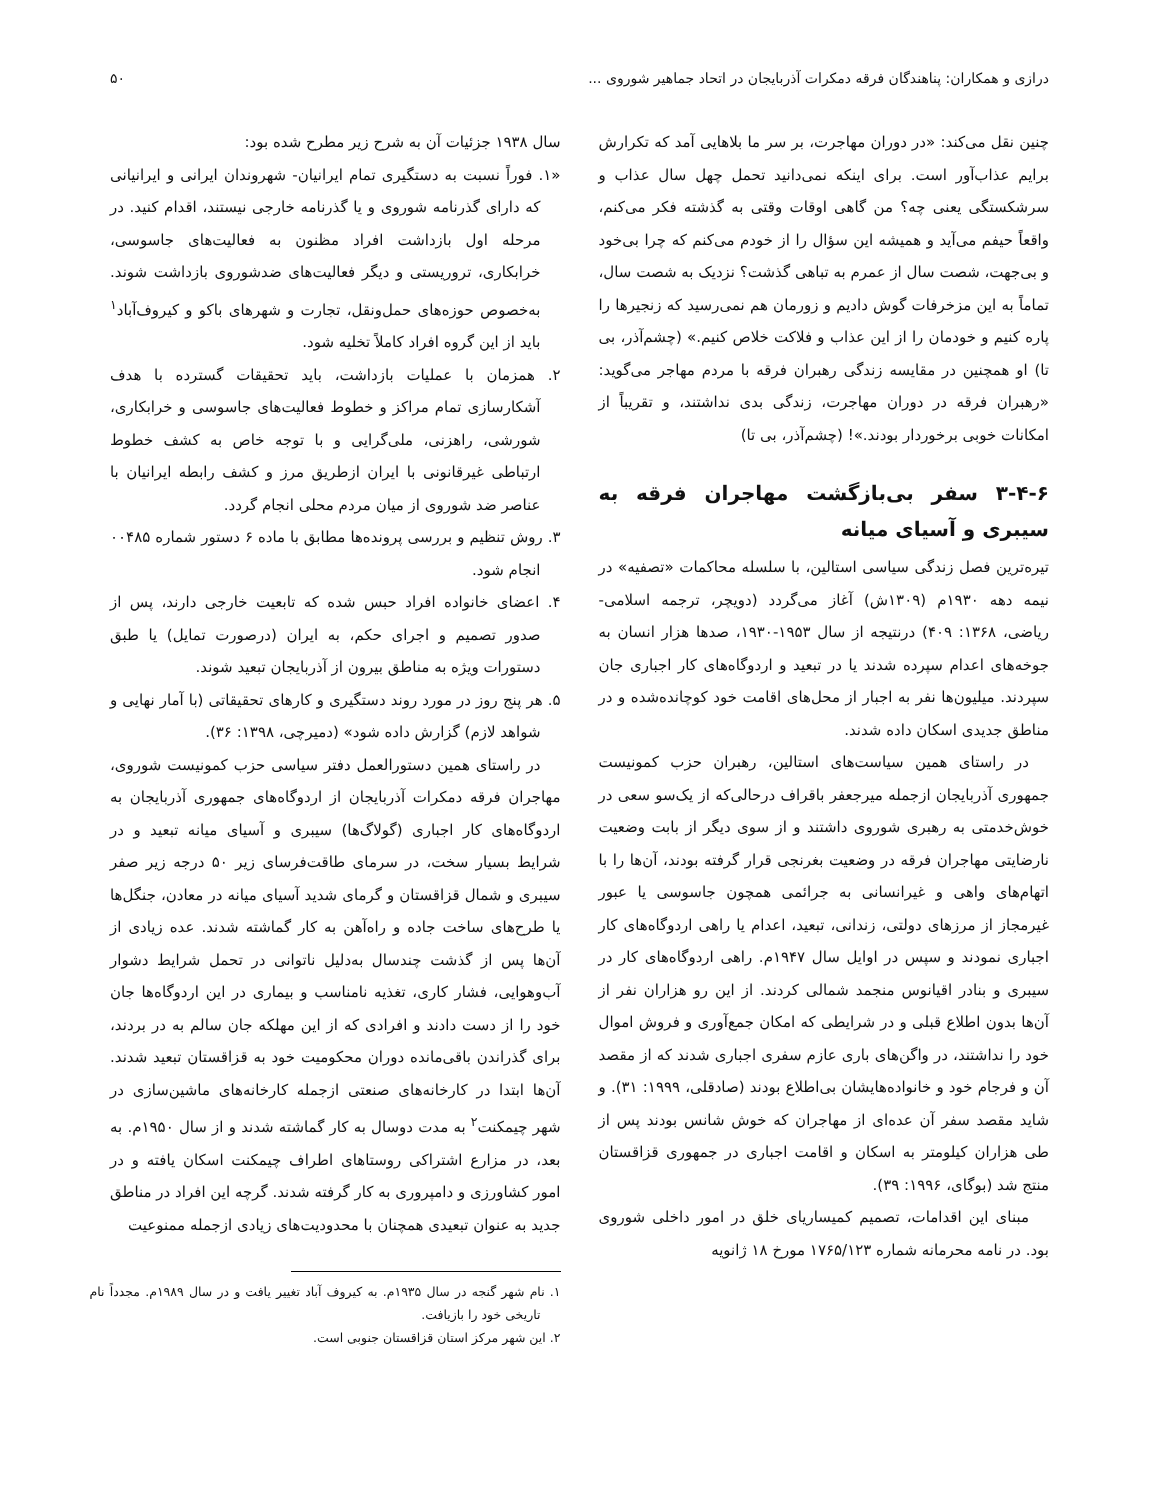درازی و همکاران: پناهندگان فرقه دمکرات آذربایجان در اتحاد جماهیر شوروی ... ۵۰
چنین نقل می‌کند: «در دوران مهاجرت، بر سر ما بلاهایی آمد که تکرارش برایم عذاب‌آور است. برای اینکه نمی‌دانید تحمل چهل سال عذاب و سرشکستگی یعنی چه؟ من گاهی اوقات وقتی به گذشته فکر می‌کنم، واقعاً حیفم می‌آید و همیشه این سؤال را از خودم می‌کنم که چرا بی‌خود و بی‌جهت، شصت سال از عمرم به تباهی گذشت؟ نزدیک به شصت سال، تماماً به این مزخرفات گوش دادیم و زورمان هم نمی‌رسید که زنجیرها را پاره کنیم و خودمان را از این عذاب و فلاکت خلاص کنیم.» (چشم‌آذر، بی تا) او همچنین در مقایسه زندگی رهبران فرقه با مردم مهاجر می‌گوید: «رهبران فرقه در دوران مهاجرت، زندگی بدی نداشتند، و تقریباً از امکانات خوبی برخوردار بودند.»! (چشم‌آذر، بی تا)
۳-۴-۶ سفر بی‌بازگشت مهاجران فرقه به سیبری و آسیای میانه
تیره‌ترین فصل زندگی سیاسی استالین، با سلسله محاکمات «تصفیه» در نیمه دهه ۱۹۳۰م (۱۳۰۹ش) آغاز می‌گردد (دویچر، ترجمه اسلامی- ریاضی، ۱۳۶۸: ۴۰۹) درنتیجه از سال ۱۹۵۳-۱۹۳۰، صدها هزار انسان به جوخه‌های اعدام سپرده شدند یا در تبعید و اردوگاه‌های کار اجباری جان سپردند. میلیون‌ها نفر به اجبار از محل‌های اقامت خود کوچانده‌شده و در مناطق جدیدی اسکان داده شدند.
در راستای همین سیاست‌های استالین، رهبران حزب کمونیست جمهوری آذربایجان ازجمله میرجعفر باقراف درحالی‌که از یک‌سو سعی در خوش‌خدمتی به رهبری شوروی داشتند و از سوی دیگر از بابت وضعیت نارضایتی مهاجران فرقه در وضعیت بغرنجی قرار گرفته بودند، آن‌ها را با اتهام‌های واهی و غیرانسانی به جرائمی همچون جاسوسی یا عبور غیرمجاز از مرزهای دولتی، زندانی، تبعید، اعدام یا راهی اردوگاه‌های کار اجباری نمودند و سپس در اوایل سال ۱۹۴۷م. راهی اردوگاه‌های کار در سیبری و بنادر اقیانوس منجمد شمالی کردند. از این رو هزاران نفر از آن‌ها بدون اطلاع قبلی و در شرایطی که امکان جمع‌آوری و فروش اموال خود را نداشتند، در واگن‌های باری عازم سفری اجباری شدند که از مقصد آن و فرجام خود و خانواده‌هایشان بی‌اطلاع بودند (صادقلی، ۱۹۹۹: ۳۱). و شاید مقصد سفر آن عده‌ای از مهاجران که خوش شانس بودند پس از طی هزاران کیلومتر به اسکان و اقامت اجباری در جمهوری قزاقستان منتج شد (بوگای، ۱۹۹۶: ۳۹).
مبنای این اقدامات، تصمیم کمیساریای خلق در امور داخلی شوروی بود. در نامه محرمانه شماره ۱۷۶۵/۱۲۳ مورخ ۱۸ ژانویه
سال ۱۹۳۸ جزئیات آن به شرح زیر مطرح شده بود:
«۱. فوراً نسبت به دستگیری تمام ایرانیان- شهروندان ایرانی و ایرانیانی که دارای گذرنامه شوروی و یا گذرنامه خارجی نیستند، اقدام کنید. در مرحله اول بازداشت افراد مظنون به فعالیت‌های جاسوسی، خرابکاری، تروریستی و دیگر فعالیت‌های ضدشوروی بازداشت شوند. به‌خصوص حوزه‌های حمل‌ونقل، تجارت و شهرهای باکو و کیروف‌آباد<sup>۱</sup> باید از این گروه افراد کاملاً تخلیه شود.
۲. همزمان با عملیات بازداشت، باید تحقیقات گسترده با هدف آشکارسازی تمام مراکز و خطوط فعالیت‌های جاسوسی و خرابکاری، شورشی، راهزنی، ملی‌گرایی و با توجه خاص به کشف خطوط ارتباطی غیرقانونی با ایران ازطریق مرز و کشف رابطه ایرانیان با عناصر ضد شوروی از میان مردم محلی انجام گردد.
۳. روش تنظیم و بررسی پرونده‌ها مطابق با ماده ۶ دستور شماره ۰۰۴۸۵ انجام شود.
۴. اعضای خانواده افراد حبس شده که تابعیت خارجی دارند، پس از صدور تصمیم و اجرای حکم، به ایران (درصورت تمایل) یا طبق دستورات ویژه به مناطق بیرون از آذربایجان تبعید شوند.
۵. هر پنج روز در مورد روند دستگیری و کارهای تحقیقاتی (با آمار نهایی و شواهد لازم) گزارش داده شود» (دمیرچی، ۱۳۹۸: ۳۶).
در راستای همین دستورالعمل دفتر سیاسی حزب کمونیست شوروی، مهاجران فرقه دمکرات آذربایجان از اردوگاه‌های جمهوری آذربایجان به اردوگاه‌های کار اجباری (گولاگ‌ها) سیبری و آسیای میانه تبعید و در شرایط بسیار سخت، در سرمای طاقت‌فرسای زیر ۵۰ درجه زیر صفر سیبری و شمال قزاقستان و گرمای شدید آسیای میانه در معادن، جنگل‌ها یا طرح‌های ساخت جاده و راه‌آهن به کار گماشته شدند. عده زیادی از آن‌ها پس از گذشت چندسال به‌دلیل ناتوانی در تحمل شرایط دشوار آب‌وهوایی، فشار کاری، تغذیه نامناسب و بیماری در این اردوگاه‌ها جان خود را از دست دادند و افرادی که از این مهلکه جان سالم به در بردند، برای گذراندن باقی‌مانده دوران محکومیت خود به قزاقستان تبعید شدند. آن‌ها ابتدا در کارخانه‌های صنعتی ازجمله کارخانه‌های ماشین‌سازی در شهر چیمکنت<sup>۲</sup> به مدت دوسال به کار گماشته شدند و از سال ۱۹۵۰م. به بعد، در مزارع اشتراکی روستاهای اطراف چیمکنت اسکان یافته و در امور کشاورزی و دامپروری به کار گرفته شدند. گرچه این افراد در مناطق جدید به عنوان تبعیدی همچنان با محدودیت‌های زیادی ازجمله ممنوعیت
۱. نام شهر گنجه در سال ۱۹۳۵م. به کیروف آباد تغییر یافت و در سال ۱۹۸۹م. مجدداً نام تاریخی خود را بازیافت.
۲. این شهر مرکز استان قزاقستان جنوبی است.